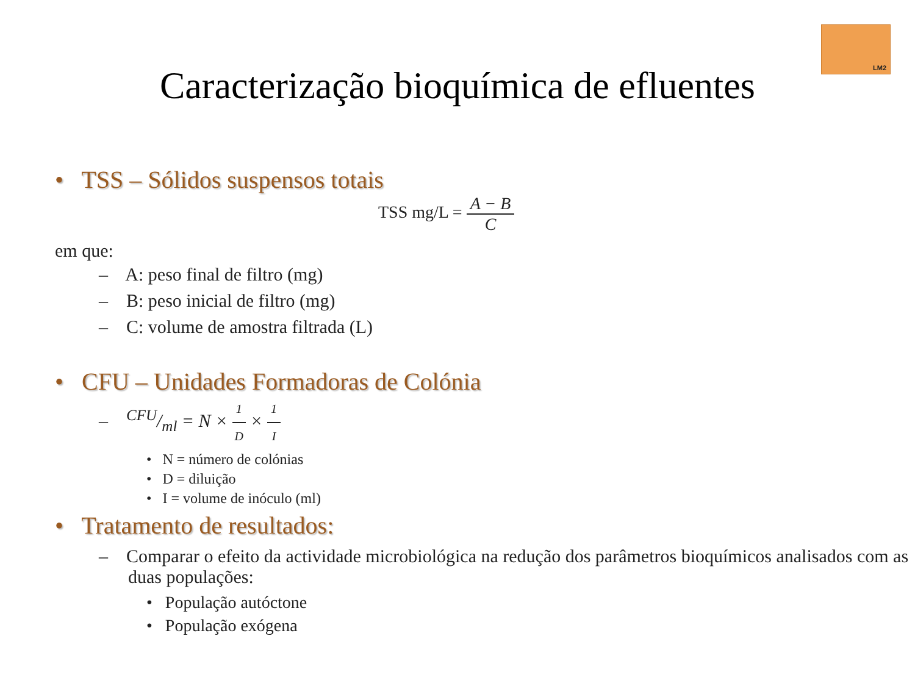LM2
Caracterização bioquímica de efluentes
• TSS – Sólidos suspensos totais
TSS mg/L = A − B C
em que:
– A: peso final de filtro (mg)
– B: peso inicial de filtro (mg)
– C: volume de amostra filtrada (L)
• CFU – Unidades Formadoras de Colónia
– CFU/ml = N × 1 D × 1 I
• N = número de colónias
• D = diluição
• I = volume de inóculo (ml)
• Tratamento de resultados:
– Comparar o efeito da actividade microbiológica na redução dos parâmetros bioquímicos analisados com as duas populações:
• População autóctone
• População exógena